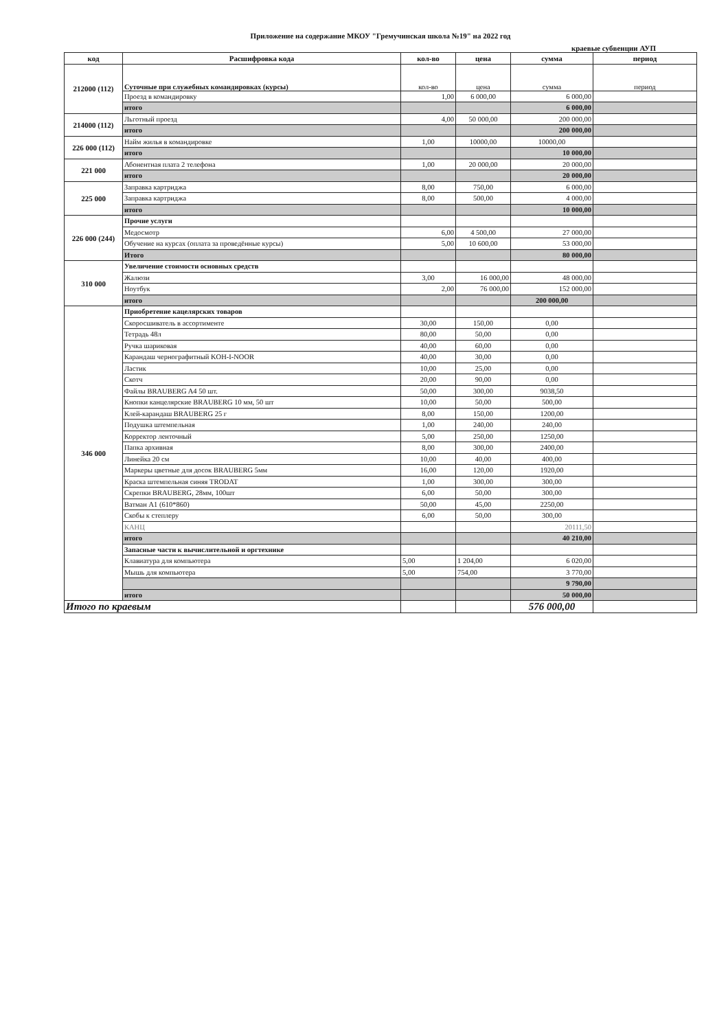Приложение на содержание МКОУ "Гремучинская школа №19" на 2022 год
краевые субвенции АУП
| код | Расшифровка кода | кол-во | цена | сумма | период |
| --- | --- | --- | --- | --- | --- |
| 212000 (112) | Суточные при служебных командировках (курсы) | кол-во | цена | сумма | период |
| | Проезд в командировку | 1,00 | 6 000,00 | 6 000,00 | |
| | итого | | | 6 000,00 | |
| 214000 (112) | Льготный проезд | 4,00 | 50 000,00 | 200 000,00 | |
| | итого | | | 200 000,00 | |
| 226 000 (112) | Найм жилья в командировке | 1,00 | 10000,00 | 10000,00 | |
| | итого | | | 10 000,00 | |
| 221 000 | Абонентная плата 2 телефона | 1,00 | 20 000,00 | 20 000,00 | |
| | итого | | | 20 000,00 | |
| 225 000 | Заправка картриджа | 8,00 | 750,00 | 6 000,00 | |
| | Заправка картриджа | 8,00 | 500,00 | 4 000,00 | |
| | итого | | | 10 000,00 | |
| 226 000 (244) | Прочие услуги | | | | |
| | Медосмотр | 6,00 | 4 500,00 | 27 000,00 | |
| | Обучение на курсах (оплата за проведённые курсы) | 5,00 | 10 600,00 | 53 000,00 | |
| | Итого | | | 80 000,00 | |
| 310 000 | Увеличение стоимости основных средств | | | | |
| | Жалюзи | 3,00 | 16 000,00 | 48 000,00 | |
| | Ноутбук | 2,00 | 76 000,00 | 152 000,00 | |
| | итого | | | 200 000,00 | |
| 346 000 | Приобретение кацелярских товаров | | | | |
| | Скоросшиватель в ассортименте | 30,00 | 150,00 | 0,00 | |
| | Тетрадь 48л | 80,00 | 50,00 | 0,00 | |
| | Ручка шариковая | 40,00 | 60,00 | 0,00 | |
| | Карандаш чернографитный KOH-I-NOOR | 40,00 | 30,00 | 0,00 | |
| | Ластик | 10,00 | 25,00 | 0,00 | |
| | Скотч | 20,00 | 90,00 | 0,00 | |
| | Файлы BRAUBERG A4 50 шт. | 50,00 | 300,00 | 9038,50 | |
| | Кнопки канцелярские BRAUBERG 10 мм, 50 шт | 10,00 | 50,00 | 500,00 | |
| | Клей-карандаш BRAUBERG 25 г | 8,00 | 150,00 | 1200,00 | |
| | Подушка штемпельная | 1,00 | 240,00 | 240,00 | |
| | Корректор ленточный | 5,00 | 250,00 | 1250,00 | |
| | Папка архивная | 8,00 | 300,00 | 2400,00 | |
| | Линейка 20 см | 10,00 | 40,00 | 400,00 | |
| | Маркеры цветные для досок BRAUBERG 5мм | 16,00 | 120,00 | 1920,00 | |
| | Краска штемпельная синяя TRODAT | 1,00 | 300,00 | 300,00 | |
| | Скрепки BRAUBERG, 28мм, 100шт | 6,00 | 50,00 | 300,00 | |
| | Ватман А1 (610*860) | 50,00 | 45,00 | 2250,00 | |
| | Скобы к степлеру | 6,00 | 50,00 | 300,00 | |
| | КАНЦ | | | 20111,50 | |
| | итого | | | 40 210,00 | |
| | Запасные части к вычислительной и оргтехнике | | | | |
| | Клавиатура для компьютера | 5,00 | 1 204,00 | 6 020,00 | |
| | Мышь для компьютера | 5,00 | 754,00 | 3 770,00 | |
| | | | | 9 790,00 | |
| | итого | | | 50 000,00 | |
| Итого по краевым | | | | 576 000,00 | |